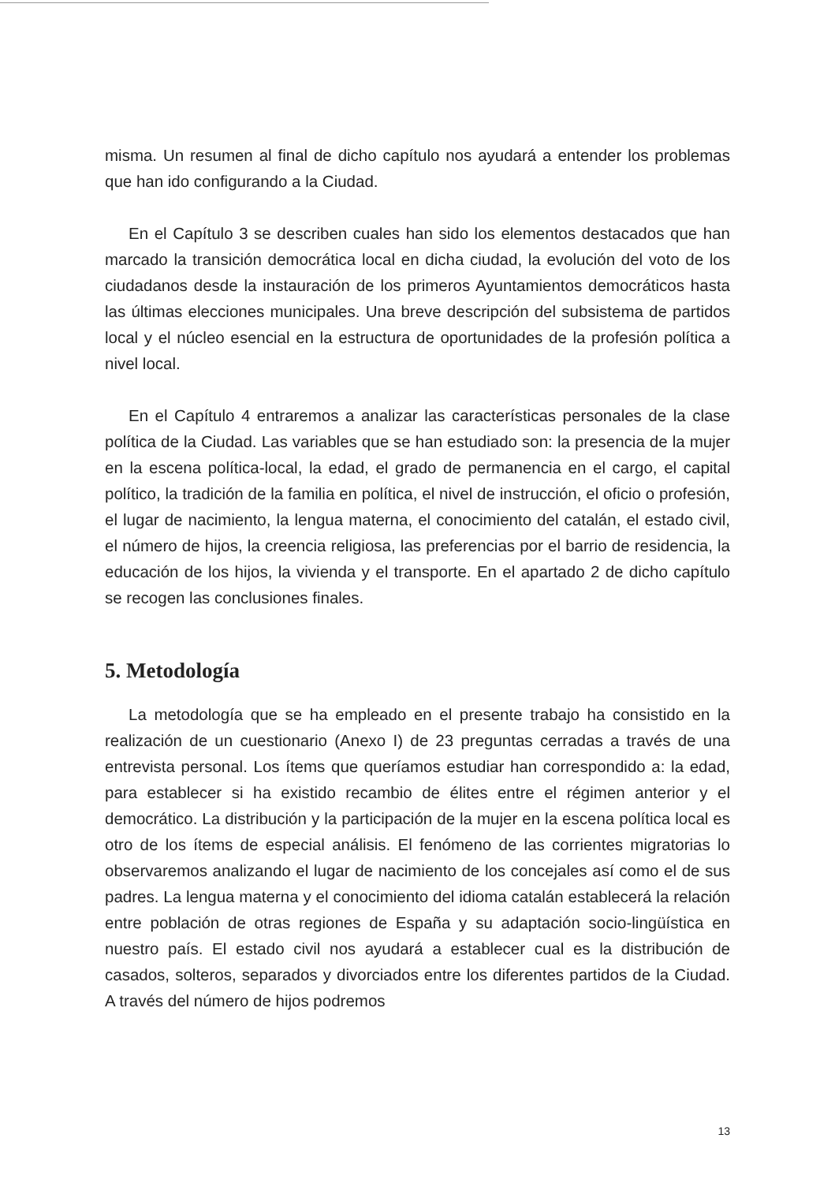misma. Un resumen al final de dicho capítulo nos ayudará a entender los problemas que han ido configurando a la Ciudad.
En el Capítulo 3 se describen cuales han sido los elementos destacados que han marcado la transición democrática local en dicha ciudad, la evolución del voto de los ciudadanos desde la instauración de los primeros Ayuntamientos democráticos hasta las últimas elecciones municipales. Una breve descripción del subsistema de partidos local y el núcleo esencial en la estructura de oportunidades de la profesión política a nivel local.
En el Capítulo 4 entraremos a analizar las características personales de la clase política de la Ciudad. Las variables que se han estudiado son: la presencia de la mujer en la escena política-local, la edad, el grado de permanencia en el cargo, el capital político, la tradición de la familia en política, el nivel de instrucción, el oficio o profesión, el lugar de nacimiento, la lengua materna, el conocimiento del catalán, el estado civil, el número de hijos, la creencia religiosa, las preferencias por el barrio de residencia, la educación de los hijos, la vivienda y el transporte. En el apartado 2 de dicho capítulo se recogen las conclusiones finales.
5. Metodología
La metodología que se ha empleado en el presente trabajo ha consistido en la realización de un cuestionario (Anexo I) de 23 preguntas cerradas a través de una entrevista personal. Los ítems que queríamos estudiar han correspondido a: la edad, para establecer si ha existido recambio de élites entre el régimen anterior y el democrático. La distribución y la participación de la mujer en la escena política local es otro de los ítems de especial análisis. El fenómeno de las corrientes migratorias lo observaremos analizando el lugar de nacimiento de los concejales así como el de sus padres. La lengua materna y el conocimiento del idioma catalán establecerá la relación entre población de otras regiones de España y su adaptación socio-lingüística en nuestro país. El estado civil nos ayudará a establecer cual es la distribución de casados, solteros, separados y divorciados entre los diferentes partidos de la Ciudad. A través del número de hijos podremos
13